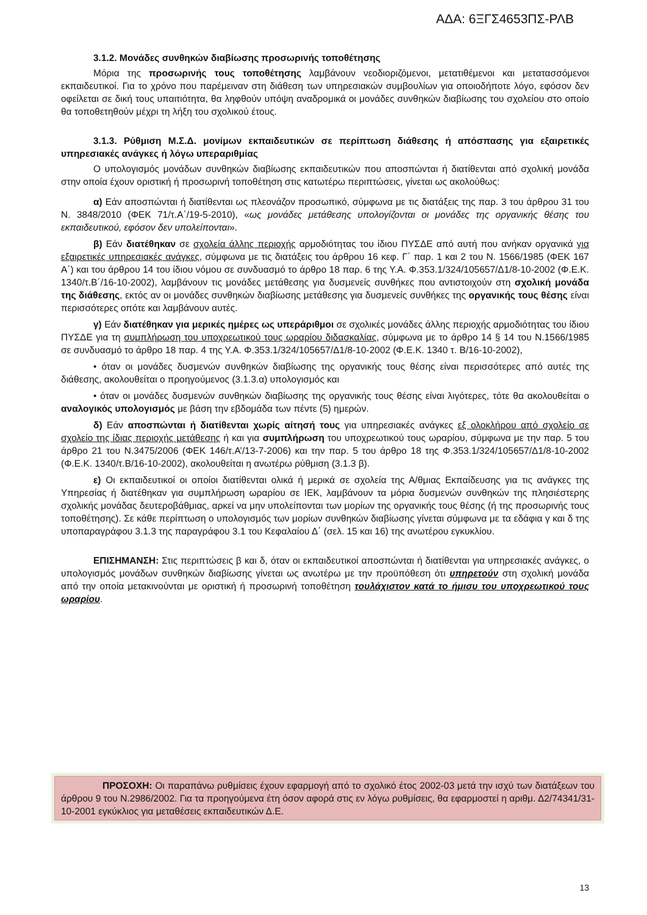ΑΔΑ: 6ΞΓΣ4653ΠΣ-ΡΛΒ
3.1.2. Μονάδες συνθηκών διαβίωσης προσωρινής τοποθέτησης
Μόρια της προσωρινής τους τοποθέτησης λαμβάνουν νεοδιοριζόμενοι, μετατιθέμενοι και μετατασσόμενοι εκπαιδευτικοί. Για το χρόνο που παρέμειναν στη διάθεση των υπηρεσιακών συμβουλίων για οποιοδήποτε λόγο, εφόσον δεν οφείλεται σε δική τους υπαιτιότητα, θα ληφθούν υπόψη αναδρομικά οι μονάδες συνθηκών διαβίωσης του σχολείου στο οποίο θα τοποθετηθούν μέχρι τη λήξη του σχολικού έτους.
3.1.3. Ρύθμιση Μ.Σ.Δ. μονίμων εκπαιδευτικών σε περίπτωση διάθεσης ή απόσπασης για εξαιρετικές υπηρεσιακές ανάγκες ή λόγω υπεραριθμίας
Ο υπολογισμός μονάδων συνθηκών διαβίωσης εκπαιδευτικών που αποσπώνται ή διατίθενται από σχολική μονάδα στην οποία έχουν οριστική ή προσωρινή τοποθέτηση στις κατωτέρω περιπτώσεις, γίνεται ως ακολούθως:
α) Εάν αποσπώνται ή διατίθενται ως πλεονάζον προσωπικό, σύμφωνα με τις διατάξεις της παρ. 3 του άρθρου 31 του Ν. 3848/2010 (ΦΕΚ 71/τ.Α΄/19-5-2010), «ως μονάδες μετάθεσης υπολογίζονται οι μονάδες της οργανικής θέσης του εκπαιδευτικού, εφόσον δεν υπολείπονται».
β) Εάν διατέθηκαν σε σχολεία άλλης περιοχής αρμοδιότητας του ίδιου ΠΥΣΔΕ από αυτή που ανήκαν οργανικά για εξαιρετικές υπηρεσιακές ανάγκες, σύμφωνα με τις διατάξεις του άρθρου 16 κεφ. Γ΄ παρ. 1 και 2 του Ν. 1566/1985 (ΦΕΚ 167 Α΄) και του άρθρου 14 του ίδιου νόμου σε συνδυασμό το άρθρο 18 παρ. 6 της Υ.Α. Φ.353.1/324/105657/Δ1/8-10-2002 (Φ.Ε.Κ. 1340/τ.Β΄/16-10-2002), λαμβάνουν τις μονάδες μετάθεσης για δυσμενείς συνθήκες που αντιστοιχούν στη σχολική μονάδα της διάθεσης, εκτός αν οι μονάδες συνθηκών διαβίωσης μετάθεσης για δυσμενείς συνθήκες της οργανικής τους θέσης είναι περισσότερες οπότε και λαμβάνουν αυτές.
γ) Εάν διατέθηκαν για μερικές ημέρες ως υπεράριθμοι σε σχολικές μονάδες άλλης περιοχής αρμοδιότητας του ίδιου ΠΥΣΔΕ για τη συμπλήρωση του υποχρεωτικού τους ωραρίου διδασκαλίας, σύμφωνα με το άρθρο 14 § 14 του Ν.1566/1985 σε συνδυασμό το άρθρο 18 παρ. 4 της Υ.Α. Φ.353.1/324/105657/Δ1/8-10-2002 (Φ.Ε.Κ. 1340 τ. Β/16-10-2002),
• όταν οι μονάδες δυσμενών συνθηκών διαβίωσης της οργανικής τους θέσης είναι περισσότερες από αυτές της διάθεσης, ακολουθείται ο προηγούμενος (3.1.3.α) υπολογισμός και
• όταν οι μονάδες δυσμενών συνθηκών διαβίωσης της οργανικής τους θέσης είναι λιγότερες, τότε θα ακολουθείται ο αναλογικός υπολογισμός με βάση την εβδομάδα των πέντε (5) ημερών.
δ) Εάν αποσπώνται ή διατίθενται χωρίς αίτησή τους για υπηρεσιακές ανάγκες εξ ολοκλήρου από σχολείο σε σχολείο της ίδιας περιοχής μετάθεσης ή και για συμπλήρωση του υποχρεωτικού τους ωραρίου, σύμφωνα με την παρ. 5 του άρθρο 21 του Ν.3475/2006 (ΦΕΚ 146/τ.Α’/13-7-2006) και την παρ. 5 του άρθρο 18 της Φ.353.1/324/105657/Δ1/8-10-2002 (Φ.Ε.Κ. 1340/τ.Β/16-10-2002), ακολουθείται η ανωτέρω ρύθμιση (3.1.3 β).
ε) Οι εκπαιδευτικοί οι οποίοι διατίθενται ολικά ή μερικά σε σχολεία της Α/θμιας Εκπαίδευσης για τις ανάγκες της Υπηρεσίας ή διατέθηκαν για συμπλήρωση ωραρίου σε ΙΕΚ, λαμβάνουν τα μόρια δυσμενών συνθηκών της πλησιέστερης σχολικής μονάδας δευτεροβάθμιας, αρκεί να μην υπολείπονται των μορίων της οργανικής τους θέσης (ή της προσωρινής τους τοποθέτησης). Σε κάθε περίπτωση ο υπολογισμός των μορίων συνθηκών διαβίωσης γίνεται σύμφωνα με τα εδάφια γ και δ της υποπαραγράφου 3.1.3 της παραγράφου 3.1 του Κεφαλαίου Δ΄ (σελ. 15 και 16) της ανωτέρου εγκυκλίου.
ΕΠΙΣΗΜΑΝΣΗ: Στις περιπτώσεις β και δ, όταν οι εκπαιδευτικοί αποσπώνται ή διατίθενται για υπηρεσιακές ανάγκες, ο υπολογισμός μονάδων συνθηκών διαβίωσης γίνεται ως ανωτέρω με την προϋπόθεση ότι υπηρετούν στη σχολική μονάδα από την οποία μετακινούνται με οριστική ή προσωρινή τοποθέτηση τουλάχιστον κατά το ήμισυ του υποχρεωτικού τους ωραρίου.
ΠΡΟΣΟΧΗ: Οι παραπάνω ρυθμίσεις έχουν εφαρμογή από το σχολικό έτος 2002-03 μετά την ισχύ των διατάξεων του άρθρου 9 του Ν.2986/2002. Για τα προηγούμενα έτη όσον αφορά στις εν λόγω ρυθμίσεις, θα εφαρμοστεί η αριθμ. Δ2/74341/31-10-2001 εγκύκλιος για μεταθέσεις εκπαιδευτικών Δ.Ε.
13